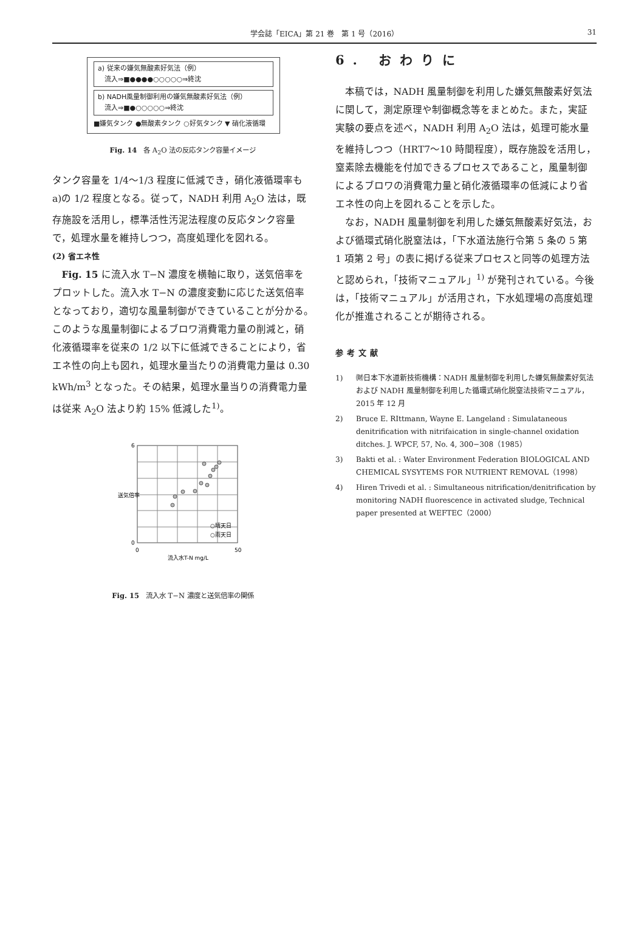学会誌「EICA」第 21 巻　第 1 号（2016）
31
a) 従来の嫌気無酸素好気法（例）
　流入⇒■●●●●○○○○○⇒終沈
b) NADH風量制御利用の嫌気無酸素好気法（例）
　流入⇒■●○○○○○⇒終沈
■嫌気タンク ●無酸素タンク ○好気タンク ▼ 硝化液循環
Fig. 14　各 A<sub>2</sub>O 法の反応タンク容量イメージ
タンク容量を 1/4〜1/3 程度に低減でき，硝化液循環率も a)の 1/2 程度となる。従って，NADH 利用 A<sub>2</sub>O 法は，既存施設を活用し，標準活性汚泥法程度の反応タンク容量で，処理水量を維持しつつ，高度処理化を図れる。
(2) 省エネ性
Fig. 15 に流入水 T−N 濃度を横軸に取り，送気倍率をプロットした。流入水 T−N の濃度変動に応じた送気倍率となっており，適切な風量制御ができていることが分かる。このような風量制御によるブロワ消費電力量の削減と，硝化液循環率を従来の 1/2 以下に低減できることにより，省エネ性の向上も図れ，処理水量当たりの消費電力量は 0.30 kWh/m<sup>3</sup> となった。その結果，処理水量当りの消費電力量は従来 A<sub>2</sub>O 法より約 15% 低減した<sup>1)</sup>。
0
6
0
50
流入水T-N mg/L
送気倍率
○晴天日
○雨天日
Fig. 15　流入水 T−N 濃度と送気倍率の関係
6. おわりに
本稿では，NADH 風量制御を利用した嫌気無酸素好気法に関して，測定原理や制御概念等をまとめた。また，実証実験の要点を述べ，NADH 利用 A<sub>2</sub>O 法は，処理可能水量を維持しつつ（HRT7〜10 時間程度），既存施設を活用し，窒素除去機能を付加できるプロセスであること，風量制御によるブロワの消費電力量と硝化液循環率の低減により省エネ性の向上を図れることを示した。
なお，NADH 風量制御を利用した嫌気無酸素好気法，および循環式硝化脱窒法は，「下水道法施行令第 5 条の 5 第 1 項第 2 号」の表に掲げる従来プロセスと同等の処理方法と認められ，「技術マニュアル」<sup>1)</sup> が発刊されている。今後は，「技術マニュアル」が活用され，下水処理場の高度処理化が推進されることが期待される。
参考文献
1) ㈶日本下水道新技術機構：NADH 風量制御を利用した嫌気無酸素好気法および NADH 風量制御を利用した循環式硝化脱窒法技術マニュアル，2015 年 12 月
2) Bruce E. RIttmann, Wayne E. Langeland : Simulataneous denitrification with nitrifaication in single-channel oxidation ditches. J. WPCF, 57, No. 4, 300−308（1985）
3) Bakti et al. : Water Environment Federation BIOLOGICAL AND CHEMICAL SYSYTEMS FOR NUTRIENT REMOVAL（1998）
4) Hiren Trivedi et al. : Simultaneous nitrification/denitrification by monitoring NADH fluorescence in activated sludge, Technical paper presented at WEFTEC（2000）